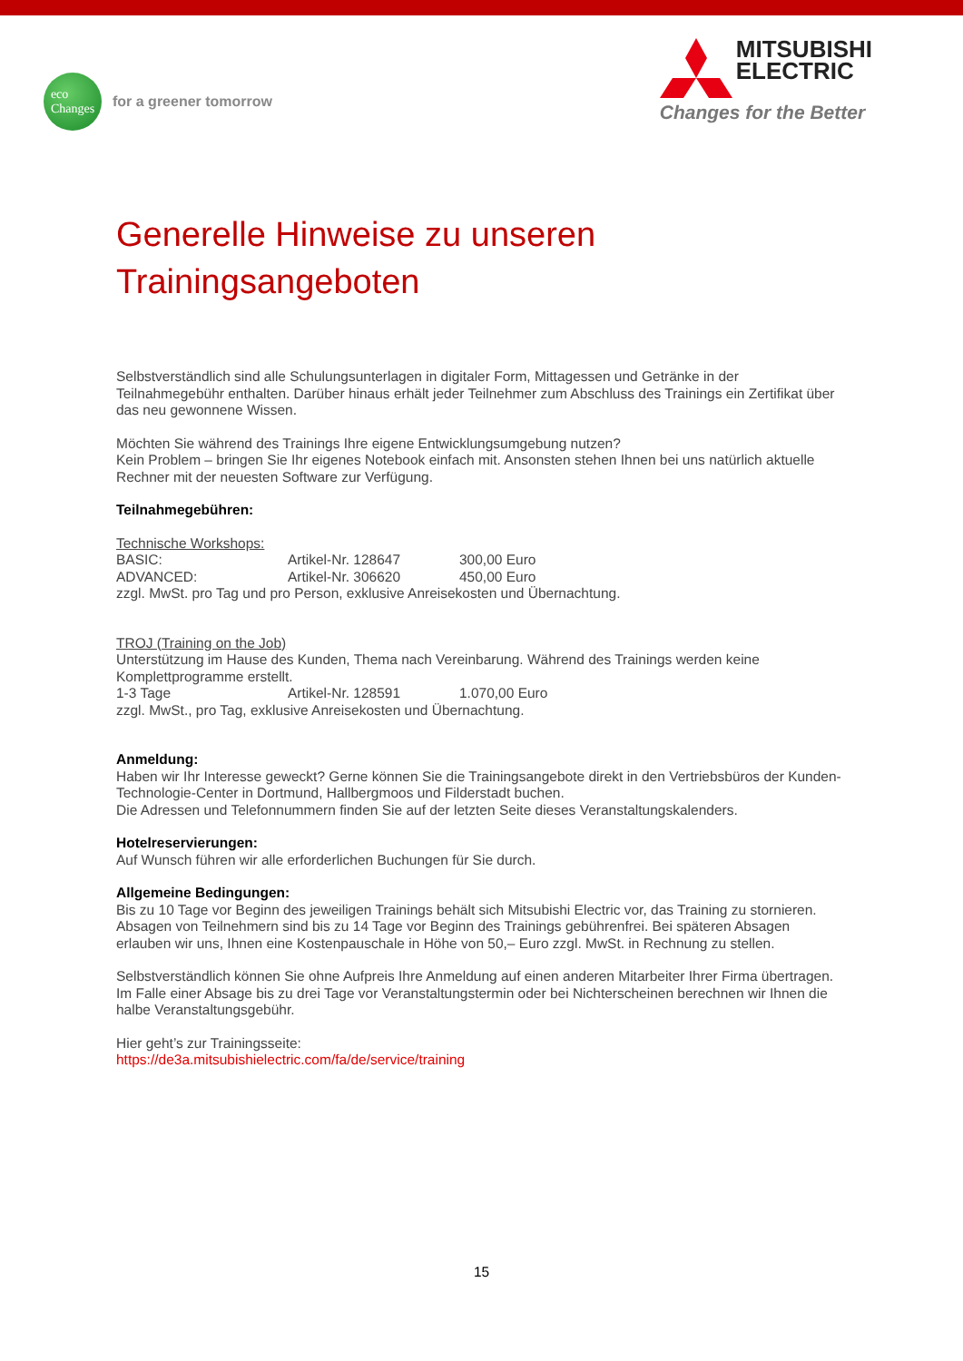eco
Changes
for a greener tomorrow
MITSUBISHI
ELECTRIC
Changes for the Better
Generelle Hinweise zu unseren Trainingsangeboten
Selbstverständlich sind alle Schulungsunterlagen in digitaler Form, Mittagessen und Getränke in der Teilnahmegebühr enthalten. Darüber hinaus erhält jeder Teilnehmer zum Abschluss des Trainings ein Zertifikat über das neu gewonnene Wissen.
Möchten Sie während des Trainings Ihre eigene Entwicklungsumgebung nutzen?
Kein Problem – bringen Sie Ihr eigenes Notebook einfach mit. Ansonsten stehen Ihnen bei uns natürlich aktuelle Rechner mit der neuesten Software zur Verfügung.
Teilnahmegebühren:
Technische Workshops:
BASIC: Artikel-Nr. 128647 300,00 Euro
ADVANCED: Artikel-Nr. 306620 450,00 Euro
zzgl. MwSt. pro Tag und pro Person, exklusive Anreisekosten und Übernachtung.
TROJ (Training on the Job)
Unterstützung im Hause des Kunden, Thema nach Vereinbarung. Während des Trainings werden keine Komplettprogramme erstellt.
1-3 Tage Artikel-Nr. 128591 1.070,00 Euro
zzgl. MwSt., pro Tag, exklusive Anreisekosten und Übernachtung.
Anmeldung:
Haben wir Ihr Interesse geweckt? Gerne können Sie die Trainingsangebote direkt in den Vertriebsbüros der Kunden-Technologie-Center in Dortmund, Hallbergmoos und Filderstadt buchen.
Die Adressen und Telefonnummern finden Sie auf der letzten Seite dieses Veranstaltungskalenders.
Hotelreservierungen:
Auf Wunsch führen wir alle erforderlichen Buchungen für Sie durch.
Allgemeine Bedingungen:
Bis zu 10 Tage vor Beginn des jeweiligen Trainings behält sich Mitsubishi Electric vor, das Training zu stornieren. Absagen von Teilnehmern sind bis zu 14 Tage vor Beginn des Trainings gebührenfrei. Bei späteren Absagen erlauben wir uns, Ihnen eine Kostenpauschale in Höhe von 50,– Euro zzgl. MwSt. in Rechnung zu stellen.
Selbstverständlich können Sie ohne Aufpreis Ihre Anmeldung auf einen anderen Mitarbeiter Ihrer Firma übertragen. Im Falle einer Absage bis zu drei Tage vor Veranstaltungstermin oder bei Nichterscheinen berechnen wir Ihnen die halbe Veranstaltungsgebühr.
Hier geht’s zur Trainingsseite:
https://de3a.mitsubishielectric.com/fa/de/service/training
15